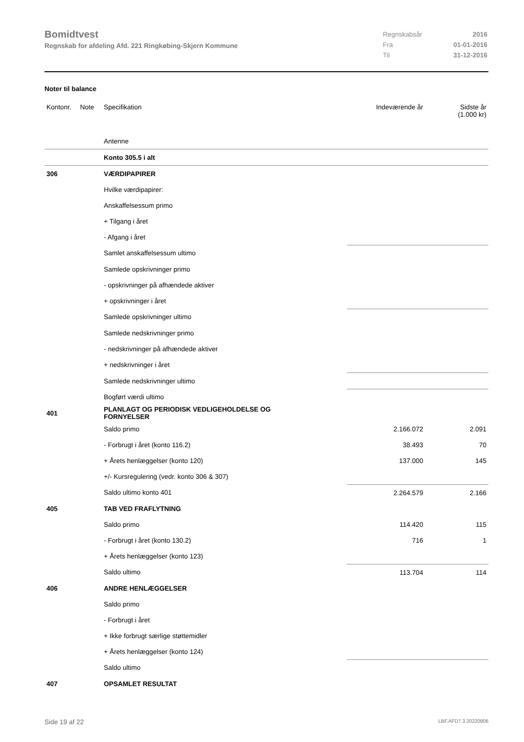Bomidtvest
Regnskab for afdeling Afd. 221 Ringkøbing-Skjern Kommune
| Regnskabsår | 2016 |
| Fra | 01-01-2016 |
| Til | 31-12-2016 |
Noter til balance
| Kontonr. | Note | Specifikation | Indeværende år | Sidste år (1.000 kr) |
| | | Antenne | | |
| | | Konto 305.5 i alt | | |
| 306 | | VÆRDIPAPIRER | | |
| | | Hvilke værdipapirer: | | |
| | | Anskaffelsessum primo | | |
| | | + Tilgang i året | | |
| | | - Afgang i året | | |
| | | Samlet anskaffelsessum ultimo | | |
| | | Samlede opskrivninger primo | | |
| | | - opskrivninger på afhændede aktiver | | |
| | | + opskrivninger i året | | |
| | | Samlede opskrivninger ultimo | | |
| | | Samlede nedskrivninger primo | | |
| | | - nedskrivninger på afhændede aktiver | | |
| | | + nedskrivninger i året | | |
| | | Samlede nedskrivninger ultimo | | |
| | | Bogført værdi ultimo | | |
| 401 | | PLANLAGT OG PERIODISK VEDLIGEHOLDELSE OG FORNYELSER | | |
| | | Saldo primo | 2.166.072 | 2.091 |
| | | - Forbrugt i året (konto 116.2) | 38.493 | 70 |
| | | + Årets henlæggelser (konto 120) | 137.000 | 145 |
| | | +/- Kursregulering (vedr. konto 306 & 307) | | |
| | | Saldo ultimo konto 401 | 2.264.579 | 2.166 |
| 405 | | TAB VED FRAFLYTNING | | |
| | | Saldo primo | 114.420 | 115 |
| | | - Forbrugt i året (konto 130.2) | 716 | 1 |
| | | + Årets henlæggelser (konto 123) | | |
| | | Saldo ultimo | 113.704 | 114 |
| 406 | | ANDRE HENLÆGGELSER | | |
| | | Saldo primo | | |
| | | - Forbrugt i året | | |
| | | + Ikke forbrugt særlige støttemidler | | |
| | | + Årets henlæggelser (konto 124) | | |
| | | Saldo ultimo | | |
| 407 | | OPSAMLET RESULTAT | | |
Side 19 af 22 LBF.AFD7.3.20220906